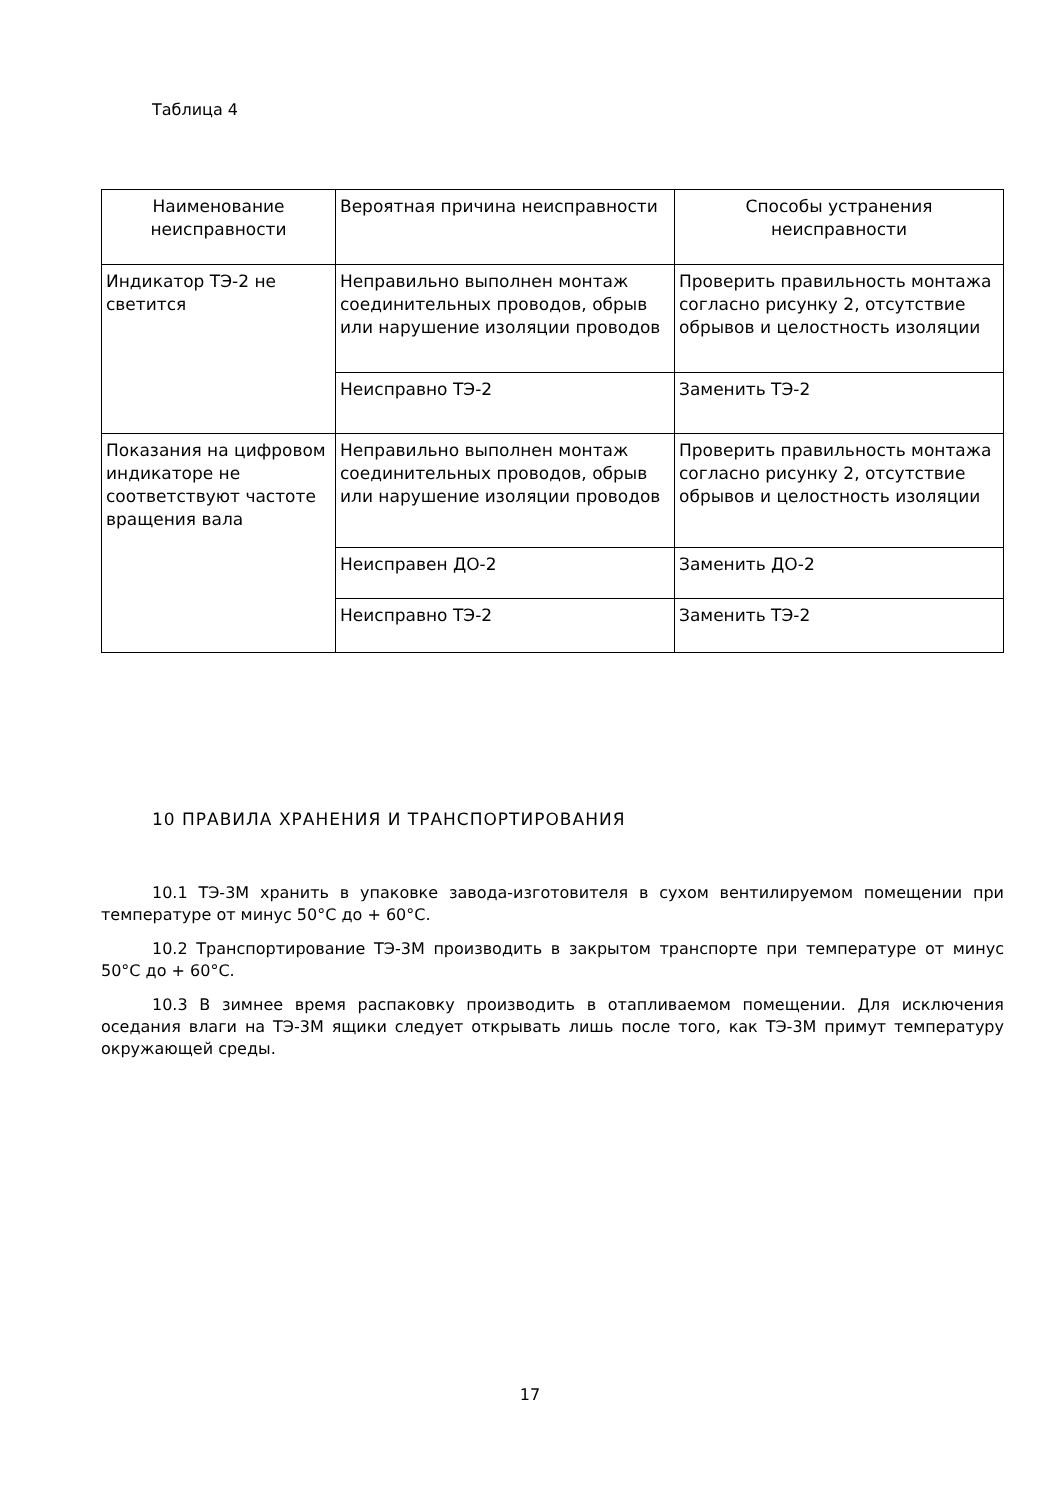Таблица 4
| Наименование неисправности | Вероятная причина неисправности | Способы устранения неисправности |
| --- | --- | --- |
| Индикатор ТЭ-2 не светится | Неправильно выполнен монтаж соединительных проводов, обрыв или нарушение изоляции проводов | Проверить правильность монтажа согласно рисунку 2, отсутствие обрывов и целостность изоляции |
| | Неисправно ТЭ-2 | Заменить ТЭ-2 |
| Показания на цифровом индикаторе не соответствуют частоте вращения вала | Неправильно выполнен монтаж соединительных проводов, обрыв или нарушение изоляции проводов | Проверить правильность монтажа согласно рисунку 2, отсутствие обрывов и целостность изоляции |
| | Неисправен ДО-2 | Заменить ДО-2 |
| | Неисправно ТЭ-2 | Заменить ТЭ-2 |
10 ПРАВИЛА ХРАНЕНИЯ И ТРАНСПОРТИРОВАНИЯ
10.1 ТЭ-3М хранить в упаковке завода-изготовителя в сухом вентилируемом помещении при температуре от минус 50°С до + 60°С.
10.2 Транспортирование ТЭ-3М производить в закрытом транспорте при температуре от минус 50°С до + 60°С.
10.3 В зимнее время распаковку производить в отапливаемом помещении. Для исключения оседания влаги на ТЭ-3М ящики следует открывать лишь после того, как ТЭ-3М примут температуру окружающей среды.
17